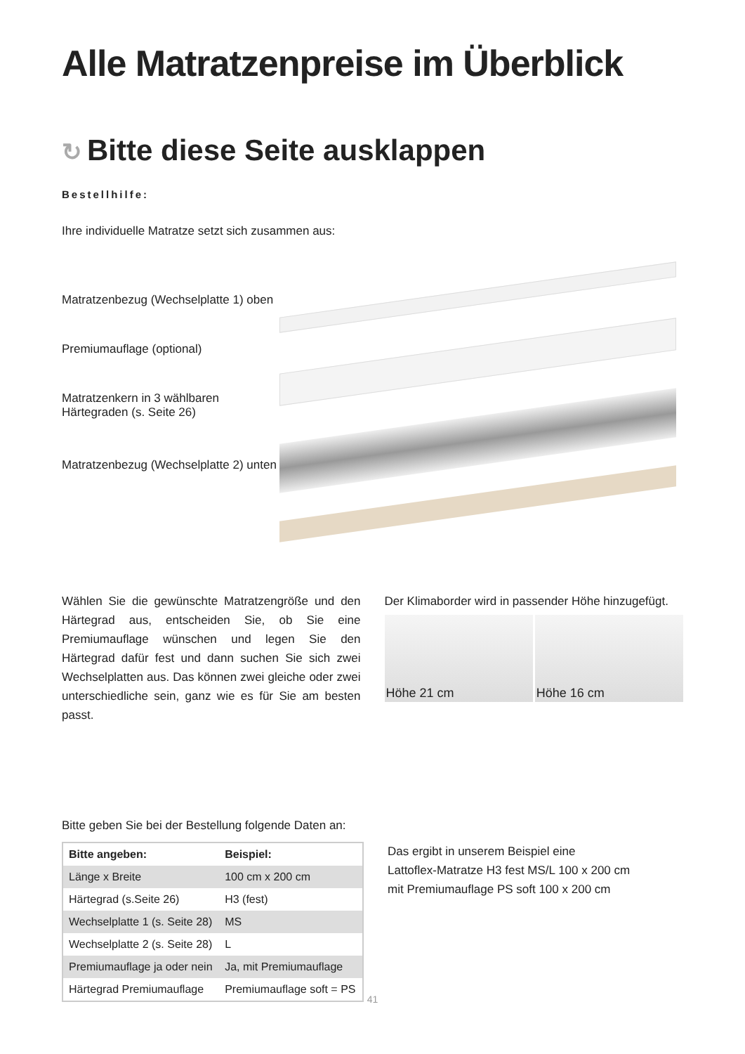Alle Matratzenpreise im Überblick
↻ Bitte diese Seite ausklappen
Bestellhilfe:
Ihre individuelle Matratze setzt sich zusammen aus:
Matratzenbezug (Wechselplatte 1) oben
Premiumauflage (optional)
Matratzenkern in 3 wählbaren
Härtegraden (s. Seite 26)
Matratzenbezug (Wechselplatte 2) unten
Wählen Sie die gewünschte Matratzengröße und den Härtegrad aus, entscheiden Sie, ob Sie eine Premiumauflage wünschen und legen Sie den Härtegrad dafür fest und dann suchen Sie sich zwei Wechselplatten aus. Das können zwei gleiche oder zwei unterschiedliche sein, ganz wie es für Sie am besten passt.
Der Klimaborder wird in passender Höhe hinzugefügt.
Höhe 21 cm Höhe 16 cm
Bitte geben Sie bei der Bestellung folgende Daten an:
| Bitte angeben: | Beispiel: |
| --- | --- |
| Länge x Breite | 100 cm x 200 cm |
| Härtegrad (s.Seite 26) | H3 (fest) |
| Wechselplatte 1 (s. Seite 28) | MS |
| Wechselplatte 2 (s. Seite 28) | L |
| Premiumauflage ja oder nein | Ja, mit Premiumauflage |
| Härtegrad Premiumauflage | Premiumauflage soft = PS |
Das ergibt in unserem Beispiel eine
Lattoflex-Matratze H3 fest MS/L 100 x 200 cm
mit Premiumauflage PS soft 100 x 200 cm
41